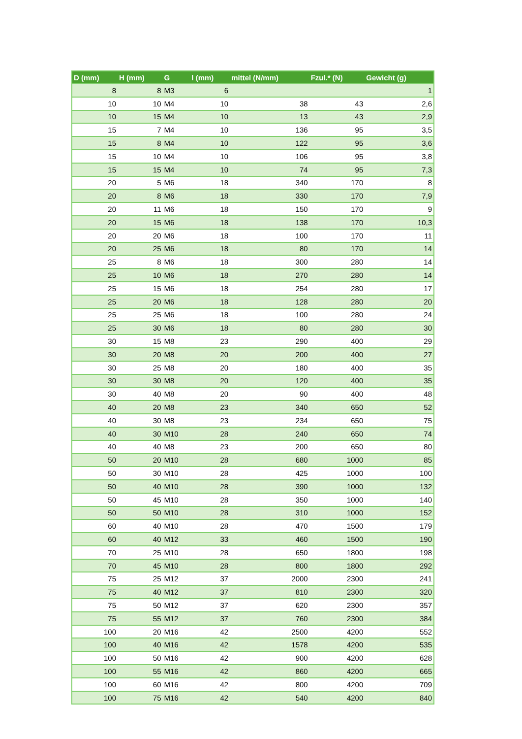| D (mm) | H (mm) | G | l (mm) | mittel (N/mm) | Fzul.* (N) | Gewicht (g) |
| --- | --- | --- | --- | --- | --- | --- |
| 8 | 8 | M3 | 6 | | | 1 |
| 10 | 10 | M4 | 10 | 38 | 43 | 2,6 |
| 10 | 15 | M4 | 10 | 13 | 43 | 2,9 |
| 15 | 7 | M4 | 10 | 136 | 95 | 3,5 |
| 15 | 8 | M4 | 10 | 122 | 95 | 3,6 |
| 15 | 10 | M4 | 10 | 106 | 95 | 3,8 |
| 15 | 15 | M4 | 10 | 74 | 95 | 7,3 |
| 20 | 5 | M6 | 18 | 340 | 170 | 8 |
| 20 | 8 | M6 | 18 | 330 | 170 | 7,9 |
| 20 | 11 | M6 | 18 | 150 | 170 | 9 |
| 20 | 15 | M6 | 18 | 138 | 170 | 10,3 |
| 20 | 20 | M6 | 18 | 100 | 170 | 11 |
| 20 | 25 | M6 | 18 | 80 | 170 | 14 |
| 25 | 8 | M6 | 18 | 300 | 280 | 14 |
| 25 | 10 | M6 | 18 | 270 | 280 | 14 |
| 25 | 15 | M6 | 18 | 254 | 280 | 17 |
| 25 | 20 | M6 | 18 | 128 | 280 | 20 |
| 25 | 25 | M6 | 18 | 100 | 280 | 24 |
| 25 | 30 | M6 | 18 | 80 | 280 | 30 |
| 30 | 15 | M8 | 23 | 290 | 400 | 29 |
| 30 | 20 | M8 | 20 | 200 | 400 | 27 |
| 30 | 25 | M8 | 20 | 180 | 400 | 35 |
| 30 | 30 | M8 | 20 | 120 | 400 | 35 |
| 30 | 40 | M8 | 20 | 90 | 400 | 48 |
| 40 | 20 | M8 | 23 | 340 | 650 | 52 |
| 40 | 30 | M8 | 23 | 234 | 650 | 75 |
| 40 | 30 | M10 | 28 | 240 | 650 | 74 |
| 40 | 40 | M8 | 23 | 200 | 650 | 80 |
| 50 | 20 | M10 | 28 | 680 | 1000 | 85 |
| 50 | 30 | M10 | 28 | 425 | 1000 | 100 |
| 50 | 40 | M10 | 28 | 390 | 1000 | 132 |
| 50 | 45 | M10 | 28 | 350 | 1000 | 140 |
| 50 | 50 | M10 | 28 | 310 | 1000 | 152 |
| 60 | 40 | M10 | 28 | 470 | 1500 | 179 |
| 60 | 40 | M12 | 33 | 460 | 1500 | 190 |
| 70 | 25 | M10 | 28 | 650 | 1800 | 198 |
| 70 | 45 | M10 | 28 | 800 | 1800 | 292 |
| 75 | 25 | M12 | 37 | 2000 | 2300 | 241 |
| 75 | 40 | M12 | 37 | 810 | 2300 | 320 |
| 75 | 50 | M12 | 37 | 620 | 2300 | 357 |
| 75 | 55 | M12 | 37 | 760 | 2300 | 384 |
| 100 | 20 | M16 | 42 | 2500 | 4200 | 552 |
| 100 | 40 | M16 | 42 | 1578 | 4200 | 535 |
| 100 | 50 | M16 | 42 | 900 | 4200 | 628 |
| 100 | 55 | M16 | 42 | 860 | 4200 | 665 |
| 100 | 60 | M16 | 42 | 800 | 4200 | 709 |
| 100 | 75 | M16 | 42 | 540 | 4200 | 840 |